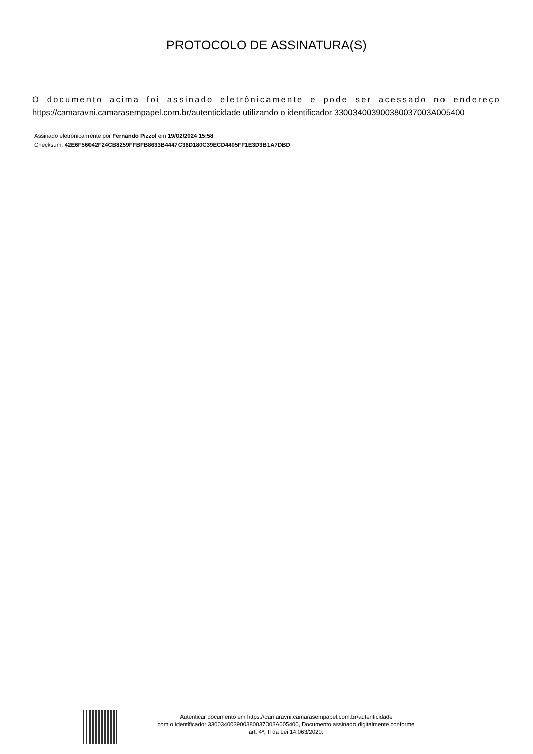PROTOCOLO DE ASSINATURA(S)
O documento acima foi assinado eletrônicamente e pode ser acessado no endereço
https://camaravni.camarasempapel.com.br/autenticidade utilizando o identificador 330034003900380037003A005400
Assinado eletrônicamente por Fernando Pizzol em 19/02/2024 15:58
Checksum: 42E6F56042F24CB8259FFBFB8633B4447C36D180C39ECD4405FF1E3D3B1A7DBD
Autenticar documento em https://camaravni.camarasempapel.com.br/autenticidade
com o identificador 330034003900380037003A005400, Documento assinado digitalmente conforme
art. 4º, II da Lei 14.063/2020.